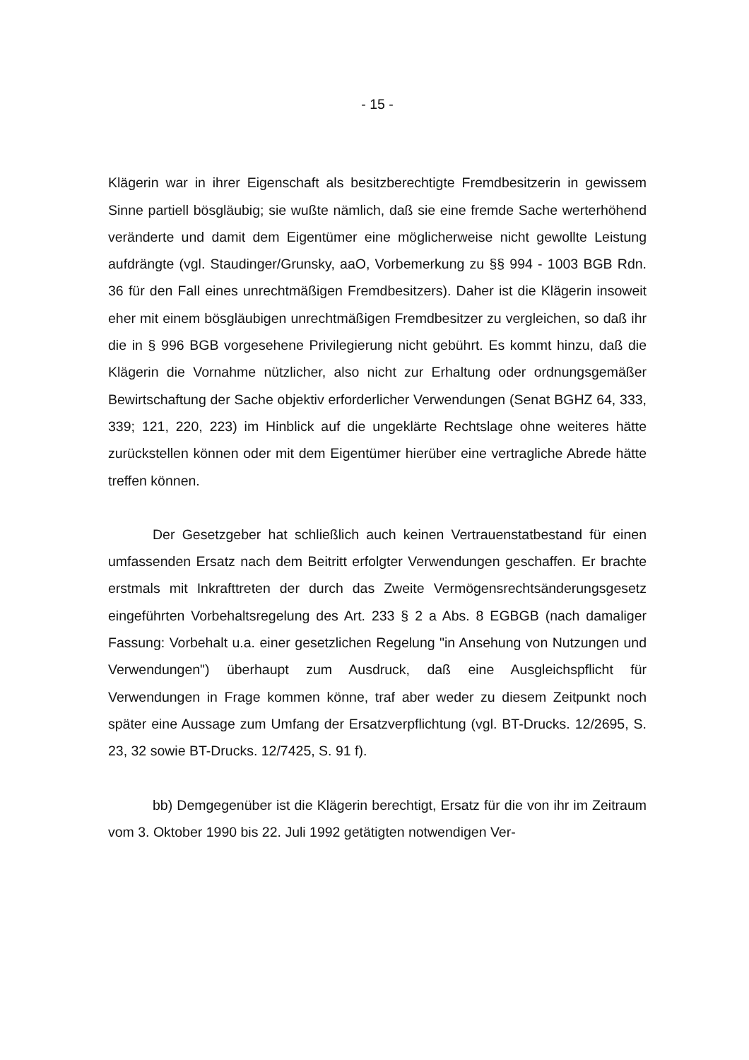- 15 -
Klägerin war in ihrer Eigenschaft als besitzberechtigte Fremdbesitzerin in gewissem Sinne partiell bösgläubig; sie wußte nämlich, daß sie eine fremde Sache werterhöhend veränderte und damit dem Eigentümer eine möglicherweise nicht gewollte Leistung aufdrängte (vgl. Staudinger/Grunsky, aaO, Vorbemerkung zu §§ 994 - 1003 BGB Rdn. 36 für den Fall eines unrechtmäßigen Fremdbesitzers). Daher ist die Klägerin insoweit eher mit einem bösgläubigen unrechtmäßigen Fremdbesitzer zu vergleichen, so daß ihr die in § 996 BGB vorgesehene Privilegierung nicht gebührt. Es kommt hinzu, daß die Klägerin die Vornahme nützlicher, also nicht zur Erhaltung oder ordnungsgemäßer Bewirtschaftung der Sache objektiv erforderlicher Verwendungen (Senat BGHZ 64, 333, 339; 121, 220, 223) im Hinblick auf die ungeklärte Rechtslage ohne weiteres hätte zurückstellen können oder mit dem Eigentümer hierüber eine vertragliche Abrede hätte treffen können.
Der Gesetzgeber hat schließlich auch keinen Vertrauenstatbestand für einen umfassenden Ersatz nach dem Beitritt erfolgter Verwendungen geschaffen. Er brachte erstmals mit Inkrafttreten der durch das Zweite Vermögensrechtsänderungsgesetz eingeführten Vorbehaltsregelung des Art. 233 § 2 a Abs. 8 EGBGB (nach damaliger Fassung: Vorbehalt u.a. einer gesetzlichen Regelung "in Ansehung von Nutzungen und Verwendungen") überhaupt zum Ausdruck, daß eine Ausgleichspflicht für Verwendungen in Frage kommen könne, traf aber weder zu diesem Zeitpunkt noch später eine Aussage zum Umfang der Ersatzverpflichtung (vgl. BT-Drucks. 12/2695, S. 23, 32 sowie BT-Drucks. 12/7425, S. 91 f).
bb) Demgegenüber ist die Klägerin berechtigt, Ersatz für die von ihr im Zeitraum vom 3. Oktober 1990 bis 22. Juli 1992 getätigten notwendigen Ver-